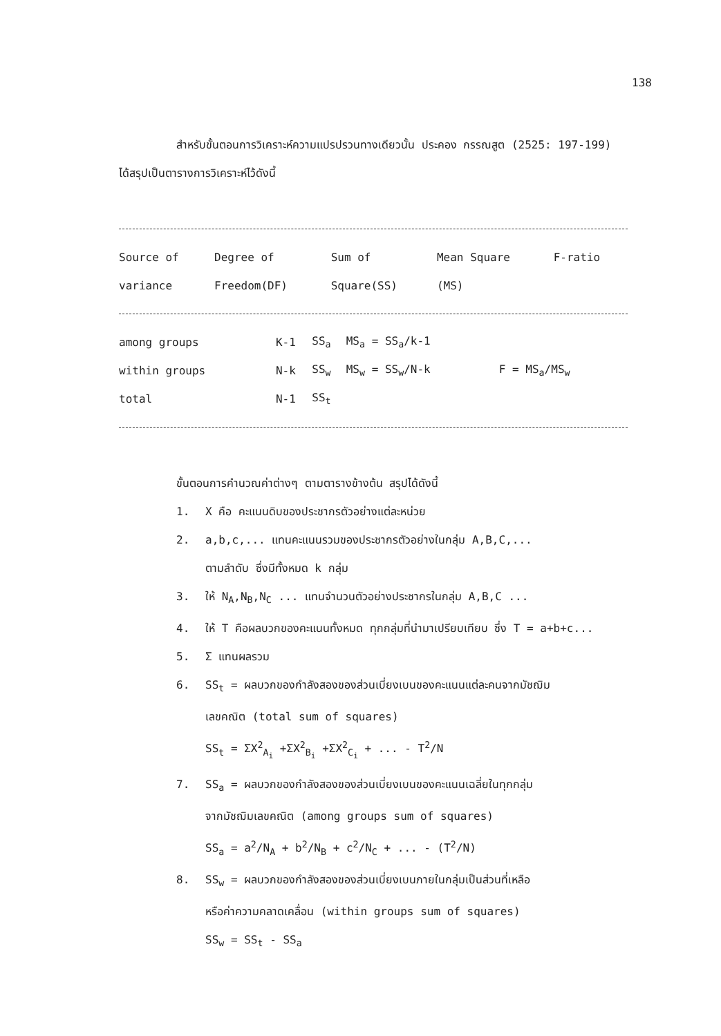138
สำหรับขั้นตอนการวิเคราะห์ความแปรปรวนทางเดียวนั้น ประคอง กรรณสูต (2525: 197-199) ได้สรุปเป็นตารางการวิเคราะห์ไว้ดังนี้
| Source of | Degree of | Sum of | Mean Square | F-ratio |
| --- | --- | --- | --- | --- |
| variance | Freedom(DF) | Square(SS) | (MS) | |
| among groups | K-1 | SS<sub>a</sub> | MS<sub>a</sub> = SS<sub>a</sub>/k-1 | |
| within groups | N-k | SS<sub>w</sub> | MS<sub>w</sub> = SS<sub>w</sub>/N-k | F = MS<sub>a</sub>/MS<sub>w</sub> |
| total | N-1 | SS<sub>t</sub> | | |
ขั้นตอนการคำนวณค่าต่างๆ ตามตารางข้างต้น สรุปได้ดังนี้
1. X คือ คะแนนดิบของประชากรตัวอย่างแต่ละหน่วย
2. a,b,c,... แทนคะแนนรวมของประชากรตัวอย่างในกลุ่ม A,B,C,...
ตามลำดับ ซึ่งมีทั้งหมด k กลุ่ม
3. ให้ N<sub>A</sub>,N<sub>B</sub>,N<sub>C</sub> ... แทนจำนวนตัวอย่างประชากรในกลุ่ม A,B,C ...
4. ให้ T คือผลบวกของคะแนนทั้งหมด ทุกกลุ่มที่นำมาเปรียบเทียบ ซึ่ง T = a+b+c...
5. Σ แทนผลรวม
6. SS<sub>t</sub> = ผลบวกของกำลังสองของส่วนเบี่ยงเบนของคะแนนแต่ละคนจากมัชฌิม
เลขคณิต (total sum of squares)
SS<sub>t</sub> = ΣX<sup>2</sup><sub>A<sub>i</sub></sub> +ΣX<sup>2</sup><sub>B<sub>i</sub></sub> +ΣX<sup>2</sup><sub>C<sub>i</sub></sub> + ... - T<sup>2</sup>/N
7. SS<sub>a</sub> = ผลบวกของกำลังสองของส่วนเบี่ยงเบนของคะแนนเฉลี่ยในทุกกลุ่ม
จากมัชฌิมเลขคณิต (among groups sum of squares)
SS<sub>a</sub> = a<sup>2</sup>/N<sub>A</sub> + b<sup>2</sup>/N<sub>B</sub> + c<sup>2</sup>/N<sub>C</sub> + ... - (T<sup>2</sup>/N)
8. SS<sub>w</sub> = ผลบวกของกำลังสองของส่วนเบี่ยงเบนภายในกลุ่มเป็นส่วนที่เหลือ
หรือค่าความคลาดเคลื่อน (within groups sum of squares)
SS<sub>w</sub> = SS<sub>t</sub> - SS<sub>a</sub>